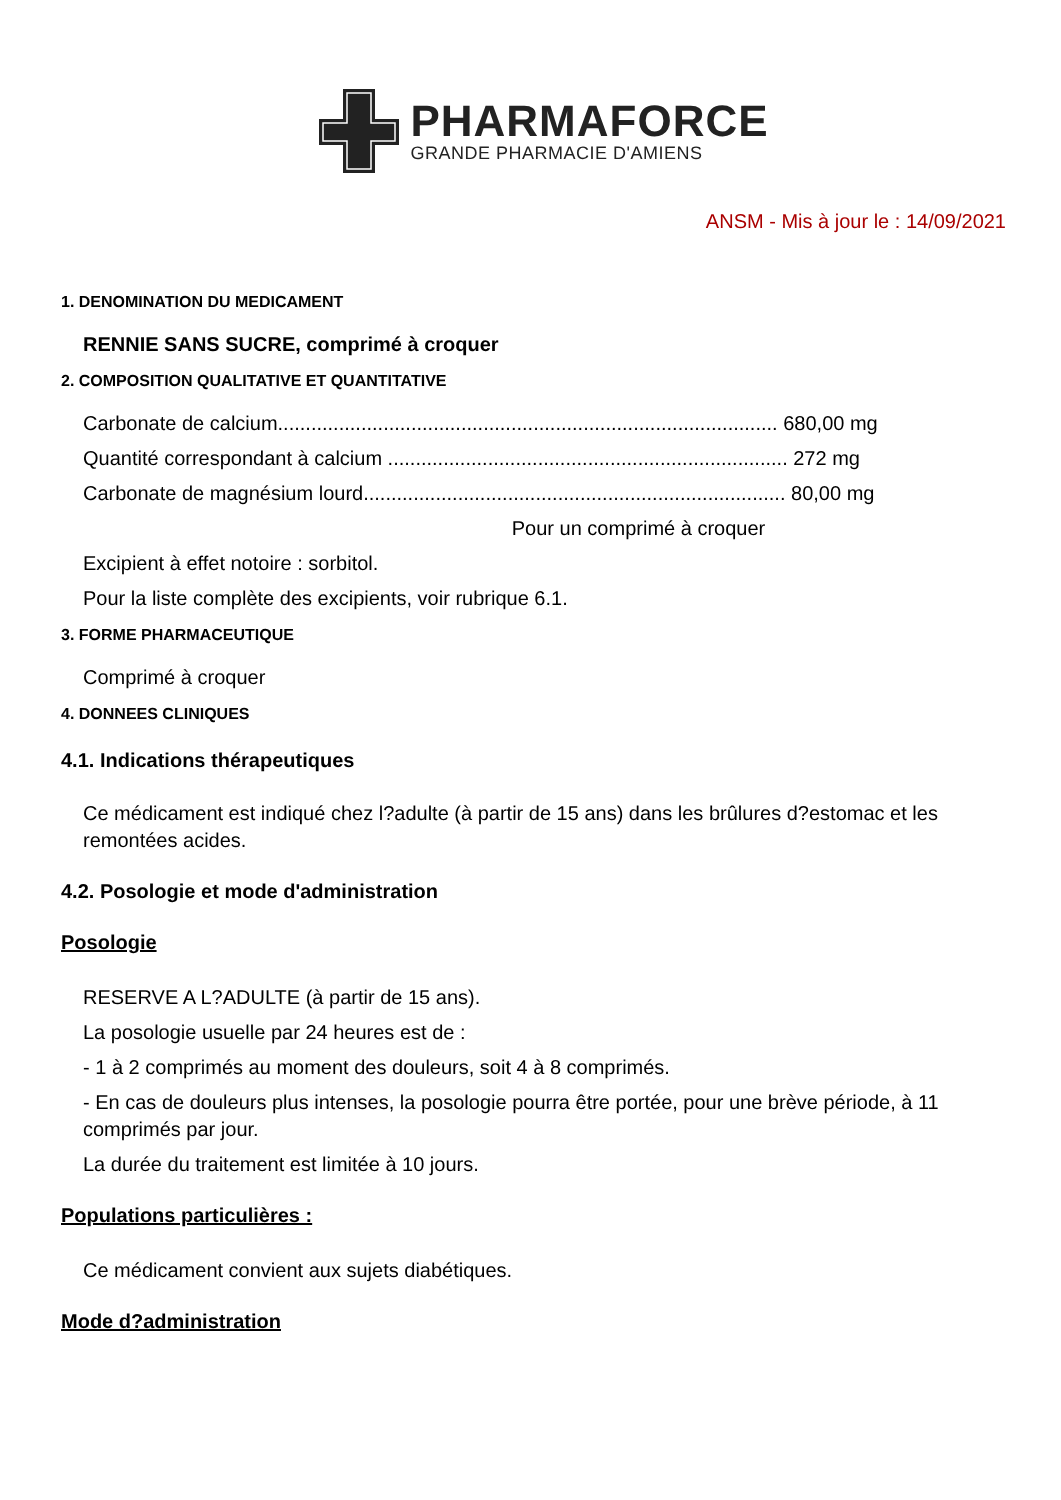PHARMAFORCE
GRANDE PHARMACIE D'AMIENS
ANSM - Mis à jour le : 14/09/2021
1. DENOMINATION DU MEDICAMENT
RENNIE SANS SUCRE, comprimé à croquer
2. COMPOSITION QUALITATIVE ET QUANTITATIVE
Carbonate de calcium.......................................................................................... 680,00 mg
Quantité correspondant à calcium ........................................................................ 272 mg
Carbonate de magnésium lourd............................................................................ 80,00 mg
Pour un comprimé à croquer
Excipient à effet notoire : sorbitol.
Pour la liste complète des excipients, voir rubrique 6.1.
3. FORME PHARMACEUTIQUE
Comprimé à croquer
4. DONNEES CLINIQUES
4.1. Indications thérapeutiques
Ce médicament est indiqué chez l?adulte (à partir de 15 ans) dans les brûlures d?estomac et les remontées acides.
4.2. Posologie et mode d'administration
Posologie
RESERVE A L?ADULTE (à partir de 15 ans).
La posologie usuelle par 24 heures est de :
- 1 à 2 comprimés au moment des douleurs, soit 4 à 8 comprimés.
- En cas de douleurs plus intenses, la posologie pourra être portée, pour une brève période, à 11 comprimés par jour.
La durée du traitement est limitée à 10 jours.
Populations particulières :
Ce médicament convient aux sujets diabétiques.
Mode d?administration